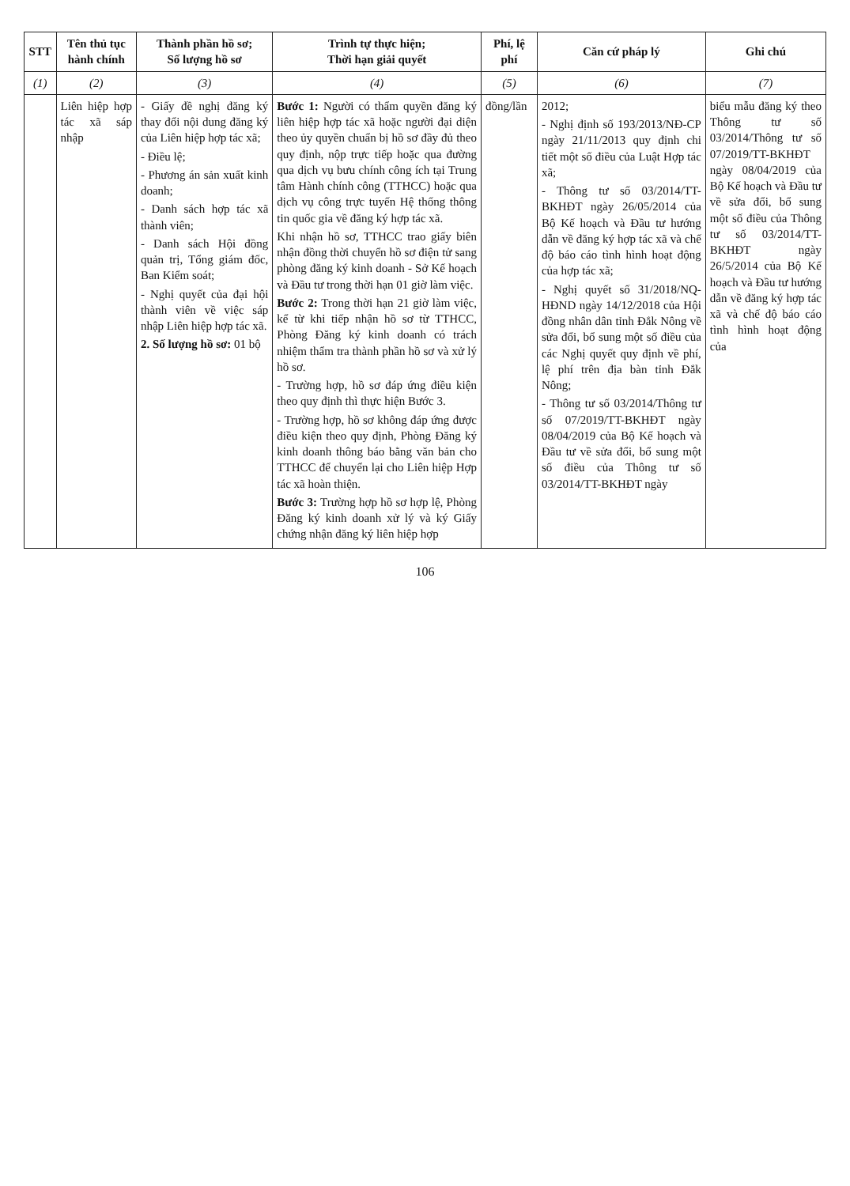| STT | Tên thủ tục hành chính | Thành phần hồ sơ; Số lượng hồ sơ | Trình tự thực hiện; Thời hạn giải quyết | Phí, lệ phí | Căn cứ pháp lý | Ghi chú |
| --- | --- | --- | --- | --- | --- | --- |
| (1) | (2) | (3) | (4) | (5) | (6) | (7) |
| | Liên hiệp hợp tác xã sáp nhập | - Giấy đề nghị đăng ký thay đổi nội dung đăng ký của Liên hiệp hợp tác xã; - Điều lệ; - Phương án sản xuất kinh doanh; - Danh sách hợp tác xã thành viên; - Danh sách Hội đồng quản trị, Tổng giám đốc, Ban Kiểm soát; - Nghị quyết của đại hội thành viên về việc sáp nhập Liên hiệp hợp tác xã. 2. Số lượng hồ sơ: 01 bộ | Bước 1: Người có thẩm quyền đăng ký liên hiệp hợp tác xã hoặc người đại diện theo ủy quyền chuẩn bị hồ sơ đầy đủ theo quy định, nộp trực tiếp hoặc qua đường qua dịch vụ bưu chính công ích tại Trung tâm Hành chính công (TTHCC) hoặc qua dịch vụ công trực tuyến Hệ thống thông tin quốc gia về đăng ký hợp tác xã. Khi nhận hồ sơ, TTHCC trao giấy biên nhận đồng thời chuyển hồ sơ điện tử sang phòng đăng ký kinh doanh - Sở Kế hoạch và Đầu tư trong thời hạn 01 giờ làm việc. Bước 2: Trong thời hạn 21 giờ làm việc, kể từ khi tiếp nhận hồ sơ từ TTHCC, Phòng Đăng ký kinh doanh có trách nhiệm thẩm tra thành phần hồ sơ và xử lý hồ sơ. - Trường hợp, hồ sơ đáp ứng điều kiện theo quy định thì thực hiện Bước 3. - Trường hợp, hồ sơ không đáp ứng được điều kiện theo quy định, Phòng Đăng ký kinh doanh thông báo bằng văn bản cho TTHCC để chuyển lại cho Liên hiệp Hợp tác xã hoàn thiện. Bước 3: Trường hợp hồ sơ hợp lệ, Phòng Đăng ký kinh doanh xử lý và ký Giấy chứng nhận đăng ký liên hiệp hợp | đồng/lần | 2012; - Nghị định số 193/2013/NĐ-CP ngày 21/11/2013 quy định chi tiết một số điều của Luật Hợp tác xã; - Thông tư số 03/2014/TT-BKHĐT ngày 26/05/2014 của Bộ Kế hoạch và Đầu tư hướng dẫn về đăng ký hợp tác xã và chế độ báo cáo tình hình hoạt động của hợp tác xã; - Nghị quyết số 31/2018/NQ-HĐND ngày 14/12/2018 của Hội đồng nhân dân tỉnh Đắk Nông về sửa đổi, bổ sung một số điều của các Nghị quyết quy định về phí, lệ phí trên địa bàn tỉnh Đắk Nông; - Thông tư số 03/2014/Thông tư số 07/2019/TT-BKHĐT ngày 08/04/2019 của Bộ Kế hoạch và Đầu tư về sửa đổi, bổ sung một số điều của Thông tư số 03/2014/TT-BKHĐT ngày | biểu mẫu đăng ký theo Thông tư số 03/2014/Thông tư số 07/2019/TT-BKHĐT ngày 08/04/2019 của Bộ Kế hoạch và Đầu tư về sửa đổi, bổ sung một số điều của Thông tư số 03/2014/TT-BKHĐT ngày 26/5/2014 của Bộ Kế hoạch và Đầu tư hướng dẫn về đăng ký hợp tác xã và chế độ báo cáo tình hình hoạt động của |
106